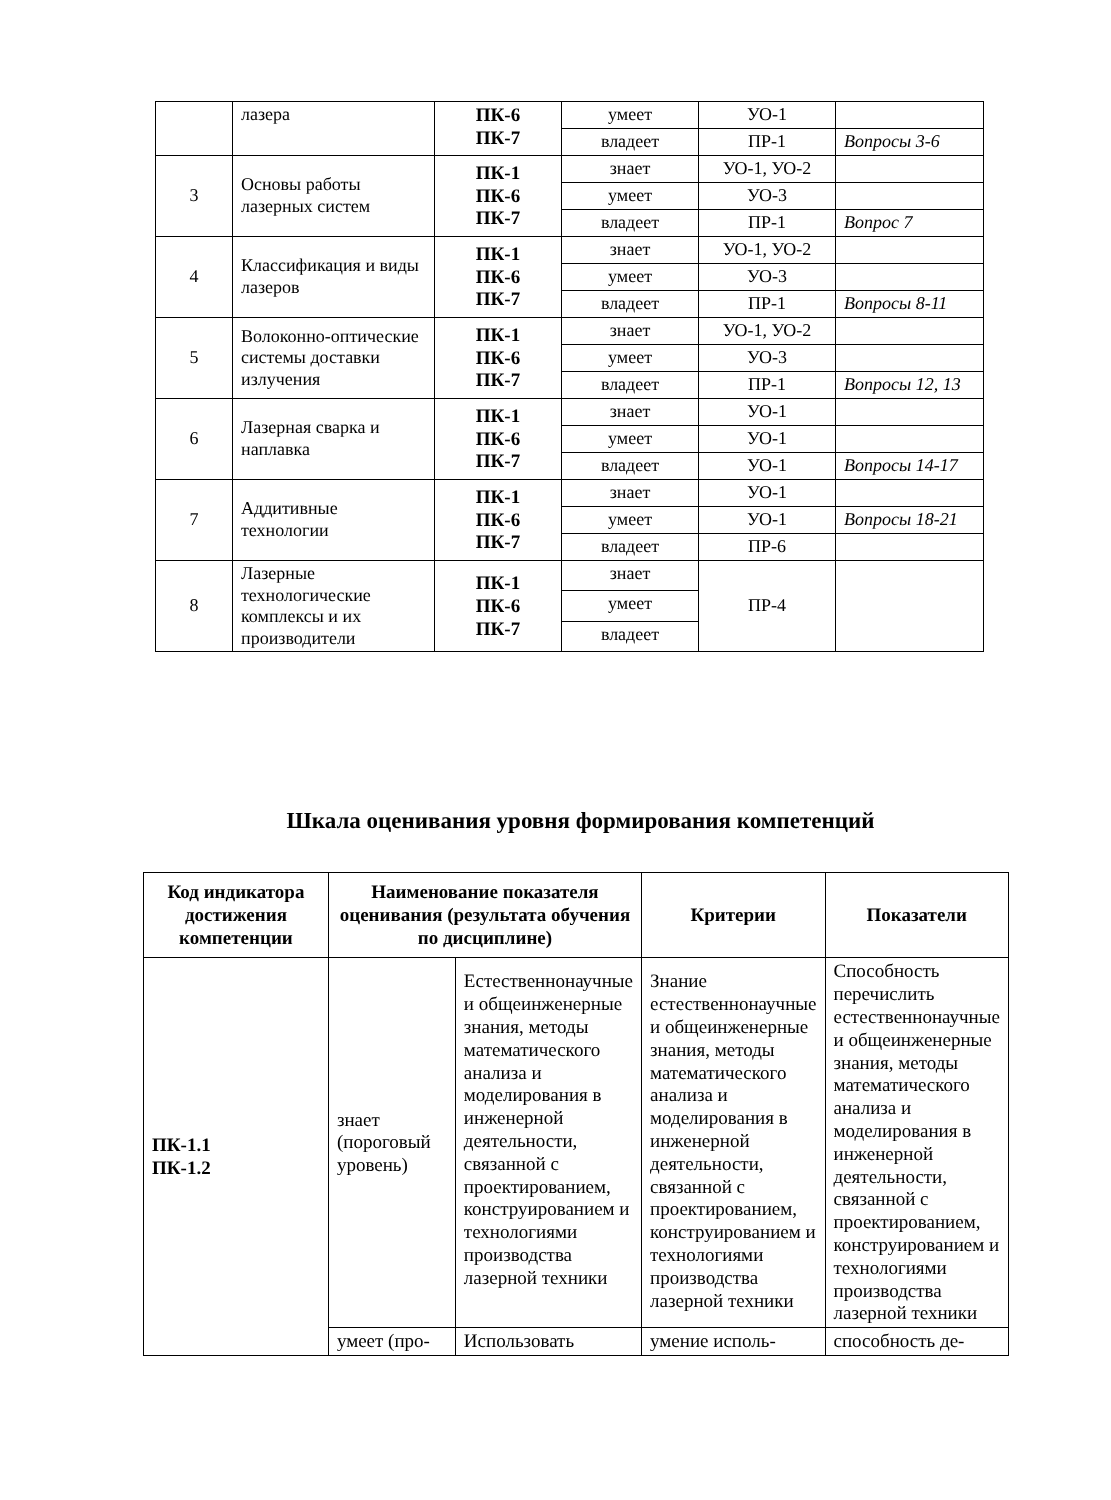| | лазера | ПК-6 ПК-7 | умеет | УО-1 | |
| | | | владеет | ПР-1 | Вопросы 3-6 |
| 3 | Основы работы лазерных систем | ПК-1 ПК-6 ПК-7 | знает | УО-1, УО-2 | |
| | | | умеет | УО-3 | |
| | | | владеет | ПР-1 | Вопрос 7 |
| 4 | Классификация и виды лазеров | ПК-1 ПК-6 ПК-7 | знает | УО-1, УО-2 | |
| | | | умеет | УО-3 | |
| | | | владеет | ПР-1 | Вопросы 8-11 |
| 5 | Волоконно-оптические системы доставки излучения | ПК-1 ПК-6 ПК-7 | знает | УО-1, УО-2 | |
| | | | умеет | УО-3 | |
| | | | владеет | ПР-1 | Вопросы 12, 13 |
| 6 | Лазерная сварка и наплавка | ПК-1 ПК-6 ПК-7 | знает | УО-1 | |
| | | | умеет | УО-1 | |
| | | | владеет | УО-1 | Вопросы 14-17 |
| 7 | Аддитивные технологии | ПК-1 ПК-6 ПК-7 | знает | УО-1 | |
| | | | умеет | УО-1 | Вопросы 18-21 |
| | | | владеет | ПР-6 | |
| 8 | Лазерные технологические комплексы и их производители | ПК-1 ПК-6 ПК-7 | знает | ПР-4 | |
| | | | умеет | | |
| | | | владеет | | |
Шкала оценивания уровня формирования компетенций
| Код индикатора достижения компетенции | Наименование показателя оценивания (результата обучения по дисциплине) | | Критерии | Показатели |
| --- | --- | --- | --- | --- |
| ПК-1.1 ПК-1.2 | знает (пороговый уровень) | Естественнонаучные и общеинженерные знания, методы математического анализа и моделирования в инженерной деятельности, связанной с проектированием, конструированием и технологиями производства лазерной техники | Знание естественнонаучные и общеинженерные знания, методы математического анализа и моделирования в инженерной деятельности, связанной с проектированием, конструированием и технологиями производства лазерной техники | Способность перечислить естественнонаучные и общеинженерные знания, методы математического анализа и моделирования в инженерной деятельности, связанной с проектированием, конструированием и технологиями производства лазерной техники |
| | умеет (про- | Использовать | умение исполь- | способность де- |